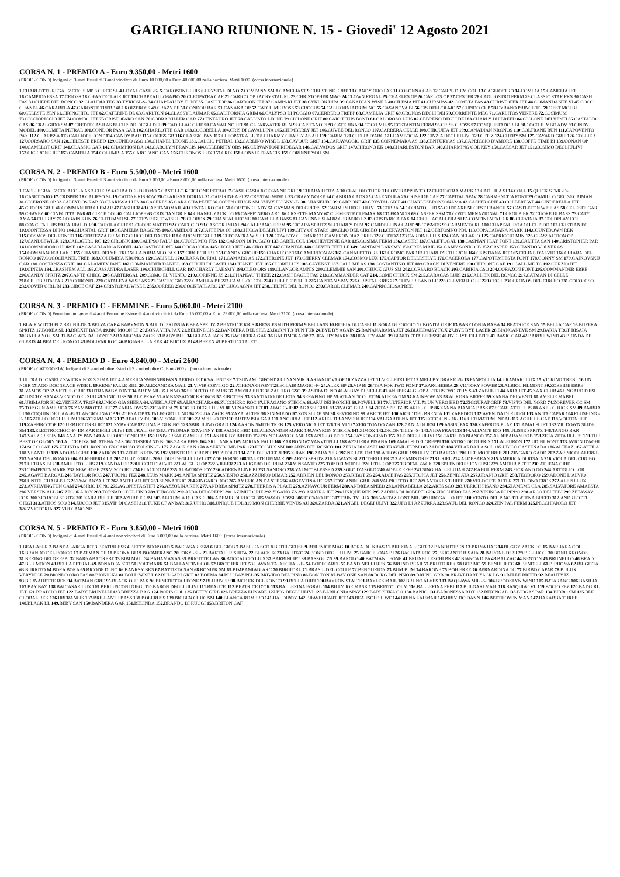GARIGLIANO RIUNIONE N. 15 - Giovedi' 12 Agosto 2021
CORSA N. 1 - PREMIO A - Euro 9.350,00 - Metri 1600
(PROF - COND) Indigeni di 3 anni Esteri di 3 anni vincitori da Euro 10.000,00 a Euro 40.000,00 nella carriera. Metri 1600. (corsa internazionale).
1. CHARLOTTE REGAL 2. COCIS MP 3. CIRCE SL 4. LOYAL CASH -S- 5. CAROSONE LUIS 6. CRYSTAL DI NO 7. COMPANY SM 8. CAMELIAST 9. CHRISTINE ERRE 10. CANDY ORO FAS 11. COLONNA CAS 12. CARPE DIEM COL 13. CAGLIOSTRO 14. COMIDA 15. CAMELIA JET 16. CAMPIONESSA 17. CRIOSS 18. CHANTECLAIR JET 19. CHAPEAU LOSAPIO 20. CLEOPATRA CAF 21. CARICO OP 22. CRYSTAL RL 23. CHRISTOPHER MAG 24. CLOWN REGAL 25. CHARLES OP 26. CARLOS OP 27. CESTER 28. CAGLIOSTRO FERM 29. CLASSIC STAR FKS 30. CASH FAS 31. CHERE DEL RONCO 32. CLAUDIA FEG 33. TYRION -S- 34. CHAPEAU BY TONY 35. CASH TOP 36. CARTOON JET 37. CAMPARI JET 38. CYKLON DIPA 39. CANADIAN WISE L 40. CILESIA PIT 41. CURSUSS 42. COMETA FAS 43. CHRISTOFER JET 44. COMANDANTE VI 45. COCO CHANEL 46. CARABELA 47. CARONTE TREBI' 48. CROIZEROSS 49. CRAZY PF 50. CONDOR BAR 51. CANAKA OP 52. CATCH ME BOSS 53. CROCUS 54. CALIFORNIADRIMING 55. CASANOVA BI 56. CIS DELL'OLMO 57. CUPIDO CUP 58. CYRANO PRINCE TC 59. C'EST MOI BI 60. CELESTE ZEN 61. CIRINGHITO JET 62. CATERINE DL 63. CARLTON 64. CLASSY LAUMAR 65. CALIFORNIA GRIM 66. CALYPSO DI POGGIO 67. CERBERO TREBI' 68. CAMELIA GRIF 69. CRONOS DEGLI DEI 70. CORRENTE MEC 71. CARLITOS VENERE 72. COSIMUSS 73. CICCIORICCIO JET 74. COMBO JET 75. CRISTOFARO SAN 76. COBRA KILLER GAR 77. CENTAURO JET 78. CALLISTO LEONE 79. CICLONE GRIF 80. CAIO TITUS BOND 81. CALOROSO LUIS 82. CEBRENO DEGLI DEI 83. CHARLY DU BREED 84. CICLONE DEI VENTI 85. CASTALDO CAS 86. CRALGIDO SM 87. CREDIT CASH AS 88. CUPIDO DEGLI DEI 89. CADILLAC GRIF 90. CANARINO JET 91. CLEARWATER RUN 92. CAPITANO PI 93. CATERINA 94. COCO MIL 95. COSTANTIN FERM 96. CRISS CROSS 97. CONQUISTADOR BI 98. COCO JUMBO ADV 99. CINDY MODEL 100. COMETA PETRAL 101. CONDOR PASA GAR 102. CHARLOTTE GAR 103. COCOBELLA 104. CRIS DI CAVALLINA 105. CHIMBERLY JET 106. CUVEE DEL RONCO 107. CARRERA CELLE 108. CHIQUITA JET 109. CANADIAN KRONOS 110. COLTRANE RUN 111. CAPOVENTO PAX 112. CLARISSA 113. CALLIOPE FONT 114. CANDY BAR 115. COCISS GB 116. CLASSIC PAN 117. CLEOPATRA LL 118. CHARMY CHARLY AS AU 119. CARIM 120. CLELIA D'ARC 121. CAMBOGIA 122. CINZIA DEGLIULIVI 123. CETIZ 124. CHERY SM 125. CAYARD GRIF 126. COLLIER 127. CORSARO SAN 128. CELESTE BREED 129. CUPIDO GSO 130. CHANEL LEONE 131. CALCIO PETRAL 132. CARLINO WISE L 133. CAVOUR GRIF 134. CARAVAGGIO GRIF 135. CONNEMARA AS 136. CENTURY AS 137. CAPRICCIO D'AMORE 138. COFFE' TIME BI 139. CONAN OP 140. CAMELOT GRIF 141. CLASSIC GAR 142. CHAMPION DA 143. CAROLYN FRANCIS 144. CELEBRITY ORS 145. CERVANTONPRIDEGAR 146. CALVADOS GRIF 147. CHRONO EK 148. CHARLESTON BAR 149. CHARMING COL KEY 150. CAESAR JET 151. COSIMO DEGLIULIVI 152. CICERONE JET 153. CAMELIA 154. COLUMBIA 155. CAROFANO CAN 156. CHRONOS LUX 157. CRIZ 158. CONNIE FRANCIS 159. CORINNE YOU SM
CORSA N. 2 - PREMIO B - Euro 5.500,00 - Metri 1600
(PROF - COND) Indigeni di 3 anni Esteri di 3 anni vincitori da Euro 2.000,00 a Euro 8.000,00 nella carriera. Metri 1600. (corsa internazionale).
1. CAELI EGRAL 2. COCACOLA AS 3. CHERY 4. CUBA DEL DUOMO 5. CASTILLO 6. CICLONE PETRAL 7. CASH CASIA 8. CEZANNE GRIF 9. CHIARA LETIZIA 10. CLAUDIO THOR 11. CONTRAPPUNTO 12. CLEOPATRA MARK 13. CAOL ILA SI 14. COLL 15. QUICK STAR -D- 16. CASETTARO 17. CRISPER 18. CALIPSO SL 19. CATONE RISHOW 20. CLARISSA DORIAL 21. CAIPIRINHA FI 22. CRYSTAL WISE L 23. CRAZY NOIRE 24. CABIRIA CAOS 25. CALENDULA 26. CRISEIDE CAF 27. CAPITAL SPAV 28. CARMENCITA FONT 29. CAMILLO GEC 30. CAIMAN 31. CICERONE OP 32. CALEYDOS RAB 33. CLARISSA LUIS 34. CACERES 35. CARA CHA PETIT 36. COPEN CHUCK SM 37. IVY FLIGNY -F- 38. CHANELEG 39. CARBONE 40. CRYSTAL GRIF 41. CHARLESBRONSONAMA 42. CASPER GRIF 43. COLBERT WF 44. CINDERELLA JET 45. CHOPIN GRIF 46. COMMANDER CLEMAR 47. CASHIER 48. CAPITANOMAIL 49. CENTAURO CAF 50. CORTONE LADY 51. CAYMAN DEI GREPPI 52. CARMEN DEGLIULIVI 53. COBRA 54. CORINTO LUD 55. CHEF AXE 56. C'EST FRANCH 57. CASTLETON WISE AS 58. CELESTE GAR 59. CHAVEZ 60. CINECITTA' PAR 61. CIRCE COL 62. CALLIOPE 63. CRISTIAN GRIF 64. CHANEL ZACK LG 65. CAFFE' NERO ARC 66. CRSETTE MANY 67. CLEMENTE CLEMAR 68. CD FRANCIS 69. CASPER SSM 70. COSTUMENAZIONAL 71. CROUPIER 72. CUORE DI BASS 73. CATY AMA 74. CHERRY 75. COBAIN RUN 76. CLITUMNO SL 77. COPYRIGHT WISE L 78. CLOREX 79. CHANTAL LEONE 80. CAMILLA BASS 81. CAYENNE SLM 82. CERBERO LZ 83. COSTARICA PAX 84. CECILIAGALLERANI 85. CONTINENTAL CR 86. CERVINIA 87. COLDPLAY COL 88. CONCITA LUIS 89. CABRAL DB 90. CAROLA GRIF 91. CUORE MATTO 92. CONFUCIO 93. CASCOR INDAL 94. CALIBANO FERM 95. CIOARA SPRITZ 96. CHARLY DIPA 97. CARDELLINA CARD 98. COSMOS 99. CARMENTA RL 100. CHAPEAU ROA 101. CUPIDO 102. CRISTIAN EG 103. CONTESSA DI NO 104. CHANTAL GRIF 105. CAMELIA BAGGINS 106. CAMELOT 107. CAFFEINA OP 108. CHICCA DEGLIULIVI 109. CITY OF STARS 110. CLIO DEL CIRCEO 111. CERVANTON JET 112. CERTOSINO PDL 113. COPACABANA MARK 114. COUNTDOWN REK 115. COSMOS DEL RONCO 116. CERTEZZA GRIM 117. CHICO DEI DALTRI 118. CARONTE GRIF 119. CLEOPATRA WISE L 120. COWBOY CLEMAR 121. CAMERONDIAZ TREB 122. CITTOZ 123. CARDINE LUIS 124. CANDELARIO 125. CAPRICCIO MIN 126. CLASSACTION OP 127. CANDLEWICK 128. CALOGERO RG 129. CIROBIX 130. CALIPSO FALU 131. CUORE MIO FKS 132. CARSON DI POGGIO 133. CABEL COL 134. CHEYENNE GAR 135. COSIMA FERM 136. CASERI 137. CALIFFOGAL 138. CASPIAN PLAY FONT 139. CALIFFA SAN 140. CRISTOPHER PAR 141. COMMODORO HORSE 142. CASABLANCA NOBEL 143. CASTIGLIONE 144. COCA COLA 145. CICCIO JET 146. CIRO JET 147. CHANTAL 148. CLEVER FEET LF 149. CAPITAIN LAKSMY 150. CRES MAIL 151. CAMY SONIC OB 152. CASPER 153. CUANDO VOLVERAS 154. COMMANDER LAKE 155. CHANEL DEI VELTRI 156. CAPOBIANCO PAX 157. CIRCE TREBI' 158. CANDY GROUP 159. CHARIF OP 160. CAMEROON AS 161. CANALETTO RL 162. CROMO PAR 163. CHARLIZE THERON 164. CRISTIANA JET 165. CELINE D'ALVIO 166. CHIARA DEL RONCO 167. COCOCHANEL TREB 168. COLUMBIA KRONOS 169. CALIS LL 170. CLARA DORIAL 171. CAMARO AS 172. CHIRONE JET 173. CHERRY CLEMAR 174. COSMO LUX 175. CAPTOR DELLESELVE 176. CACEROLA 177. CAPOTEMPESTA FONT 178. CONNY SM 179. CAJKOVSKIJ GAR 180. COSTANZA GRIF 181. CALAMITY JANE 182. COMMANDER DANIEL 183. CHICHI DI CASEI 184. CHANEL JET 185. CUORE LUIS 186. CAYENST 187. CALL ME AS 188. COSTANTINO JET 189. CRACK DI VENERE 190. CHIRONE CAF 191. CALL ME TC 192. CURZIO JET 193. CINZIA 194. CRASH'EM ALL 195. CASSANDRA LASER 196. CHURCHILL GAR 197. CHARLY LAKSMY 198. CLEO ORS 199. CLANGOR AMNIS 200. CLEMMIE SAN 201. CHUCK GIUS SM 202. CORSARO BLACK 203. CABIRIA GSO 204. CORAZON FONT 205. COMMANDER ERRE 206. CANDY SPRITZ 207. CANTE CHICO 208. CARTERGAL 209. COMO EL VIENTO 210. CORINNE ZS 211. CHAPEAU THREE 212. CASH EAGLE FAS 213. COMMANDER CAF 214. COME CHUCK SM 215. CARACAS LUBI 216. CALL EK DEL RONCO 217. CATMAN DI CELLE 218. CELEBRITA' PAR 219. CORONEL 220. CATALEYA WISE AS 221. CASTEGGIO 222. CAMILLA BE 223. CAMELOT COL 224. CHILI PEPPER FI 225. CAPITAN SPAV 226. CRISTAL KRIS 227. CLEVER BAND LF 228. CLEVER RIC LF 229. CECIL 230. CRONOS DEL CIRCEO 231. COCO' GSO 232. COVER GIRL BI 233. CIRCE CAF 234. CRISTOBAL WISE L 235. CORREO 236. COCKTAIL ARC 237. CUCCAGNA JET 238. CELINE DEL RONCO 239. CAROL CLEMAR 240. CAPRICCIOSA PRED
CORSA N. 3 - PREMIO C - FEMMINE - Euro 5.060,00 - Metri 2100
(PROF - COND) Femmine Indigene di 4 anni Femmine Estere di 4 anni vincitrici da Euro 15.000,00 a Euro 25.000,00 nella carriera. Metri 2100. (corsa internazionale).
1. BLAIR WITCH FI 2. BRUNILDE 3. BELVA CAF 4. BABYMON 5. BLU DI PRUSSIA 6. BEA SPRITZ 7. BEATRICE KRIS 8. BESSIESMITH FERM 9. BELLASS 10. BITHIA DI CASEI 11. BORA DI POGGIO 12. BONITA GRIF 13. BABYLONIA BABA 14. BEATRICE SAN 15. BELLA CAF 16. BUFERA SPRITZ 17. BOREA SL 18. BREXIT BABA 19. BIG MOON LF 20. BONA VITA PAX 21. BELENE CIS 22. BANDIERA DEL SILE 23. BORN TO RUN TUR 24. BYE BY AGAIN 25. BANANARAMA JET 26. BLUEDAISY FOX 27. BYE BYE LASER 28. BIANCANEVE SM 29. BARIA TRGF RISAIA 30. BALLA YOU SM 31. BACIATA DAI FONT 32. BABILONIA ZACK 33. BABY BLU 34. BELENA JACK 35. BAGHEERA GAR 36. BALTIMORA OP 37. BEAUTY MARK 38. BEAUTY AMG 39. BENEDETTA EFFESSE 40. BYE BYE FILI EFFE 41. BASIC GAR 42. BARBIE WIND 43. BIONDA DE GLERIS 44. BEA DEL RONCO 45. BOLIVAR ROC 46. BIGIARELLA REK 47. BIJOUX BI 48. BEREN 49. BERTUCCIA JET
CORSA N. 4 - PREMIO D - Euro 4.840,00 - Metri 2600
(PROF - CATEGORIA) Indigeni di 5 anni ed oltre Esteri di 5 anni ed oltre Ct E m.2600 - . (corsa internazionale).
1. ULTRA DI CASEI 2. ZWICKY FOX 3. ZIMA JET 4. AMERICANWINNERFAS 5. AEREO JET 6. VALENT SF 7. TSUNAMI GIFONT 8. ULYAN VIK 9. ARIANUOVA OP 10. ZAZZA JET 11. VELLETRI JET 12. MELLBY DRAKE -S- 13. PANFOLLIA 14. URAMAKI LUX 15. VICKING TREBI' 16. UN NOIR 17. AGO DOC 18. ACE WISE L 19. RENE' PALLE BIGI 20. ALEXANDRA MAIL 21. VIVIR CONTIGO 22. ATHENA GIFONT 23. ECLAIR MAGIC -F- 24. ALEX HP 25. VIP BI 26. TEA FOR TWO FONT 27. ZARCHEEBA 28. VICTORY POWER 29. ALBIOL FILMONT 30. ZOBEIDE ERRE 31. VAMOS OP 32. VETTEL GRIF 33. UTRABABY FONT 34. ART MAIL 35. UNNO 36. SEDUTTORE PARK 37. AMYRA EFFE 38. ZAFFIRO GSO 39. ASTRA DI NO 40. ALBAY DIBIELLE 41. ANUBIS 42. GLOBAL TRUSTWORTHY S 43. ZABUL FI 44. ARIA JET 45. ZAX CLUB 46. UNGARO D'ESI 47. UISCHY SAN 48. VENTO DEL SUD 49. VINICIUSS 50. ALY PRAV 51. AMBASSADOR KRONOS 52. RIBOT EK 53. SANTIAGO DE LEON 54. SERAFINO HP 55. ATLANTICO JET 56. AUREA GM 57. RAINBOW AS 58. AURORA BIEFFE 59. ZANNA DEI VENTI 60. AMELIE MABEL 61. UBIMAJOR BI 62. VENEZIA TRGF 63. UNICO GIA SHEBA 64. AVERLA JET 65. ALBACHIARA 66. ZUCCHERO ROC 67. URAGANO STECCA 68. ARU DEI RONCHI 69. POWELL BI 70. ULTERIOR VIL 71. UN VERO HBD 72. ZIGGURAT GRIF 73. VISTO DEL NORD 74. ZOREVER CC SM 75. TOP GUN AMERICA 76. ZAMBROTTA JET 77. ZAIRA DVS 78. ZETA DIPA 79. ROGER DEGLI ULIVI 80. VENANZO JET 81. AIACE VIP 82. AGASSI GRIF 83. ZIVAGO GIFAR 84. ZETA SPRITZ 85. ARIEL CUP 86. ZANNA BIANCA BASS 87. SCARLATTI LUIS 88. AXEL CHUCK SM 89. AMBRA LJ 90. COQUIN DE L'AA -F- 91. ANGIOLINA OP 92. ATENA OP 93. TALEGGIO LUNG 94. ZELDA ZACK 95. ZAZA' ALTER 96. SIN MIEDO 97. ZOS SLIDE SM 98. SEVERINO 99. ABETE JET 100. ARTU' DEL BRENTA 101. ZABEDEO 102. AVENIDA DI RUGGI 103. ANITA CAPAR 104. FLUSHING -F- 105. ZOLFO DEGLI ULIVI 106. ZOSIMA MAG 107. REALLY DL 108. VISONE JET 109. ZAMPILLO OP 110. ARTEMISIA GAR 111. ANGURIA JET 112. ARIEL 113. ANVEDI JET 114. VALGARDENA JET 115. ECCO C N -DK- 116. ULTIMATUM INDAL 117. ACHILLE CAF 118. VOLTON JET 119. ZAFFIRO TOP 120. URBI ET ORBI JET 121. ZYBY CAF 122. UNA BIGI KING 123. SBIRULINO GRAD 124. AARON SMITH TREB 125. VERONICA JET 126. TRIVI 127. ZEROTONDO ZAN 128. ZANIA DI JESI 129. ASSISI PAX 130. ZAFFRON PLAY 131. AMALFI JET 132. ZIL DOWN SLIDE SM 133. ELECTROCHOC -F- 134. ZAR DEGLI ULIVI 135. URALI OP 136. UFTEDMAR 137. VINNY 138. RACHE HBD 139. ALEXANDER MARK 140. VAYRON STECCA 141. ZIMOX 142. ORION TILLY -S- 143. VIDA FRANCIS 144. ALIANTE IDO 145. ULISSE SPRITZ 146. TANGO BAR 147. VALZER SPIN 148. ANABY PAN 149. AIR FORCE ONE FAS 150. UNIVERSAL GAME LF 151. AKHIR BY BREED 152. POINT LAVEC CANF 153. APOLLO EFFE 154. TAYRON GRAD 155. ALE DEGLI ULIVI 156. TARTUFO BIANCO 157. ALDEBARAN ROB 158. ZETA ZETA BLUES 159. THE BEST OF GLORY 160. ALICE PIZZ 161. ATENA GAS 162. TISSERAND BI 163. ZARA EFFE 164. SRI LANKA 165. ADRIAN FALU 166. ZARBON 167. VANVITELLI 168. AZZURRA PISANA 169. AMALFI DEI GREPPI 170. ASTRO DE GLERIS 171. ALEURON 172. UDINI' FONT 173. AVION D'AGHI 174. SOLO CAF 175. ZELINDA DEL RONCO 176. CARUSO VOLSIN -F- 177. ZAGOR SAN 178. A SEXYBOMB PAR 179. UFO GIUS SM 180. ARES DEL RONCO 181. ZERIA DI CASEI 182. TRAVAIL FERM 183. ZADOR 184. VELARDA LA SOL 185. UBICO CASTENADA 186. ALTEAZ 187. ATTILA 188. VEANTUR 189. ADORNI GRIF 190. ZAIRON 191. ZELIG KRONOS 192. VIESTE DEI GREPPI 193. ZIPOLO 194. ZOE DEI VELTRI 195. ZIRAK 196. ZARAPIER 197. NEILOS OM 198. ATHOS GRIF 199. ULIVETO BARGAL 200. ULTIMO THREE 201. ZINGARO GADD 202. ZAR NICOLAI ERRE 203. VANIA DEL RONCO 204. ALIGHIERI CLA 205. ZULU' EGRAL 206. UDUE DEGLI ULIVI 207. ZOE HORSE 208. TALETE DEIMAR 209. ARGO SPRITZ 210. ALWAYS BI 211. THRILLER 212. ARAMIS GRIF 213. URIEL 214. ALDEBARAN 215. AMERICA DI RISAIA 216. VIOLA DEL CIRCEO 217. ULTRAS BI 218. AMULETO LUIS 219. ZANDALEE 220. UCCIO D'ALVIO 221. AUGURI OP 222. VILLER 223. ALIGERO DEI RUM 224. VINSANTO 225. TOP DEI MODEL 226. UTILE OP 227. TROFAL ZACK 228. SPLENDEUR JOYEUSE 229. AMOUR PETIT 230. ATHENA GRIF 231. TEMPESTA MARK 232. NEW HOPE 233. VISCO JET 234. PLACIDO MP 235. ALBATROS JOY 236. ADRENALINE BI 237. SANDRO 238. VAI MO' BLESSED 239. SOLO D'ASOLO 240. ADELE EFFE 241. SING HALLELUJAH 242. RAHUL FERM 243. PICK AND GO 244. ARTIGLIO LOR 245. AGAVE BARGAL 246. TAYLOR ROC 247. TUONO FEZ 248. ZEUS MARK 249. ANITA SPRITZ 250. SIENTO 251. AZZURRO DIMAR 252. ADRIEN DEL RONCO 253. RIBOT ZS 254. ALCE FAS 255. UTOPIA JET 256. ZENIGATA 257. URANIO GRIF 258. TEODORO 259. ADONE D'ALVIO 260. UNTOUCHABLE LG 261. VACANZA JET 262. ANTELAO JET 263. SENNA TRIO 264. ZINGARO DOC 265. AMERICAN DANTE 266. ARGENTINA JET 267. TOSCANINI GRIF 268. VALPICETTO JET 269. ANTARES THREE 270. VELOCITE' ALTER 271. TUONO CROS 272. ALEPH LUX 273. AVRILVINGTUN CAM 274. SIRIO DI NO 275. AGONISTA STIFT 276. AZZOLINA REK 277. ANDREA SPRITZ 278. THERE'S A PLACE 279. AZNAVOUR FERM 280. ANDREA SPEED 281. ANNABELLA 282. ARES SCO 283. ULRICH PISANO 284. ZIAMEME CLA 285. SALVATORE AMAESTA 286. VERSUS ALL 287. ZECORA JOY 288. TORNADO DEL PINO 289. TURGON 290. ALBA DEI GREPPI 291. AZIMUT GRIF 292. ZIGANO ZS 293. ANATRA JET 294. UNIQUE REK 295. ZARINA DI ROBERTO 296. ZUCCHERO FAS 297. VIKINGA DI PIPPO 298. ARCO DEI FEBI 299. ZETAWAY FOX 300. ZIO ROBI SPRITZ 301. ZARA BIEFFE 302. AZURE FERM 303. ALCHIMIA DI CASEI 304. ADEMIR DI RUGGI 305. VASCO ROSSI 306. TOTANO JET 307. TRINITY LUX 308. VASTAZ FONT MIL 309. UROGALLO JET 310. VENTO DEL PINO 311. ATENA BREED 312. ANDREOTTI GIEGI 313. ATHOS SCO 314. ZUCCO JET 315. VIP DI CASEI 316. TUKE OF ANBAR 317. UPHO 318. UNIQUE PDL 319. MON CHERRIE VENUS AU 320. ZARDA 321. ANGEL DEGLI ULIVI 322. UFO DI AZZURRA 323. SAUL DEL RONCO 324. ZEN PAL FERM 325. PECCHIAIOLO JET 326. ZVICTORIA 327. VULCANO NP
CORSA N. 5 - PREMIO E - Euro 3.850,00 - Metri 1600
(PROF - COND) Indigeni di 4 anni Esteri di 4 anni non vincitori di Euro 8.000,00 nella carriera. Metri 1600. (corsa internazionale).
1. BEA LASER 2. BANDALARGA JET 3. BEATRICESS 4. BETTY BOOP ORO 5. BALTASAR SSM 6. BEL GIOB 7. BASILEA SCO 8. BETELGEUSE 9. BERENICE MAG 10. BORA DU KRAS 11. BIRIKINA LIGHT 12. BANDITOBEN 13. BRINA BAG 14. BUGGY ZACK LG 15. BARBARA COL 16. BRANDO DEL RONCO 17. BATMAN GF 18. BRONX BI 19. BOOMERANG 20. JOKY -SL- 21. BARTALI RISHOW 22. BLACK IZ 23. BAUTIZO 24. BOND DEGLI ULIVI 25. BARCELONA BI 26. BACIATA ROC 27. BRIGANTE RISAIA 28. BARONE D'ESI 29. BELLUCCI 30. BOND KRONOS 31. BERING DEI GREPPI 32. BARNABA TREBI' 33. BIBI MAIL 34. BAHAMAS AS 35. BRIGITTE LAN 36. BOCCACCIO LUIS 37. BARBINI JET 38. BASSOU ZS 39. BAROLO 40. BATMAN LEONE 41. BRUNELLESCHI BKS 42. BIANCA DIPA 43. BALZAC 44. BENTON 45. BRUNELLO 46. BRAD 47. BLU MOON 48. BELLA PETRAL 49. BONADEA SCO 50. BOLTMARR 51. BALLANTINE COL 52. BROTHER JET 53. HAVANITA D'ECHAL -F- 54. BODECAREL 55. BANDINELLI REK 56. BRUNO BEAR 57. BRUTO REK 58. BOBBIO 59. BENHUR CG 60. BENDELI' 61. BIRBONA 62. BRIGITTA 63. BURRITO 64. BORA BORA 65. BICODE DI NO 66. BANKSY BKS 67. BATTISTA SAN 68. BONIEK SM 69. BIMBAMIAD' ARC 70. BIRGIT RL 71. BRASIL DEL COLLE 72. BENGURION 73. BUM BUM 74. BARONE 75. BOH ERRE 76. BERNARDINA TC 77. BIRBO CAPAR 78. BULUX VERYNICE 79. BIONDO ORO FAS 80. BIONICKA 81. BOLD WISE L 82. BULGARI GRIF 83. BOEMA 84. BLU BAY PEL 85. BRIVIDO DEL PINO 86. BON TON 87. BAY ONE SAN 88. BORG DEL PINO 89. BRUNO GRB 90. BRAVEHART ZACK LG 91. BELLE BREED 92. BEAUTY IZ 93. BERNADETTE REK 94. BATMAN GRIF 95. BLACK OUT PAX 96. BENEDETTA LEONE 97. BLURIVER 98. BICE EK DEL RONCO 99. BELLA DREI 100. BAYRON STAF 101. BAYLES MAIL 102. BRUNO ALVES 103. BAQLAWA MIL -S- 104. BROOKLYN WIND 105. BATARANG 106. BASILIA 107. BAY BAY 108. BALTASAR LUX 109. BERLUSCONI GIEGI 110. BARON DEGLI ULIVI 111. BEAUTE' 112. BEATRICE D'OR 113. BALLERINA EGRAL 114. BILLY JOE MASK 115. BRISTOL OLM 116. BALLERINA FEBI 117. BULGARI MAIL 118. BASQUIAT VL 119. BOCIO FEZ 120. BADGIRL JET 121. BRADIPO JET 122. BABY BRUNELLI 123. BREZZA BAG 124. BORIS COL 125. BETTY GIRL 126. BREZZA LUNARE 127. BIG DEGLI ULIVI 128. BABILONIA SPAV 129. BABUSHKA GO 130. BANJO 131. BARONESSA RDT 132. BERINGAL 133. BIOGAS PAR 134. BIBBO SM 135. BLU GLOBAL REK 136. BBFRANCIS 137. BRILLANTE BASS 138. BOLERUSS 139. BIGBEN CHUC SM 140. BLANCA ROMERO 141. BALDIBOY 142. BRAVEHEART JET 143. BEAUSOLEIL WF 144. BRINA LAUMAR 145. BRIVIDO DANN 146. BEETHOVEN MAN 147. BARABBA THREE 148. BLACK LL 149. BEBY SAN 150. BANDERA GAR 151. BELINDA 152. BRANDO DI RUGGI 153. BRITON CAF